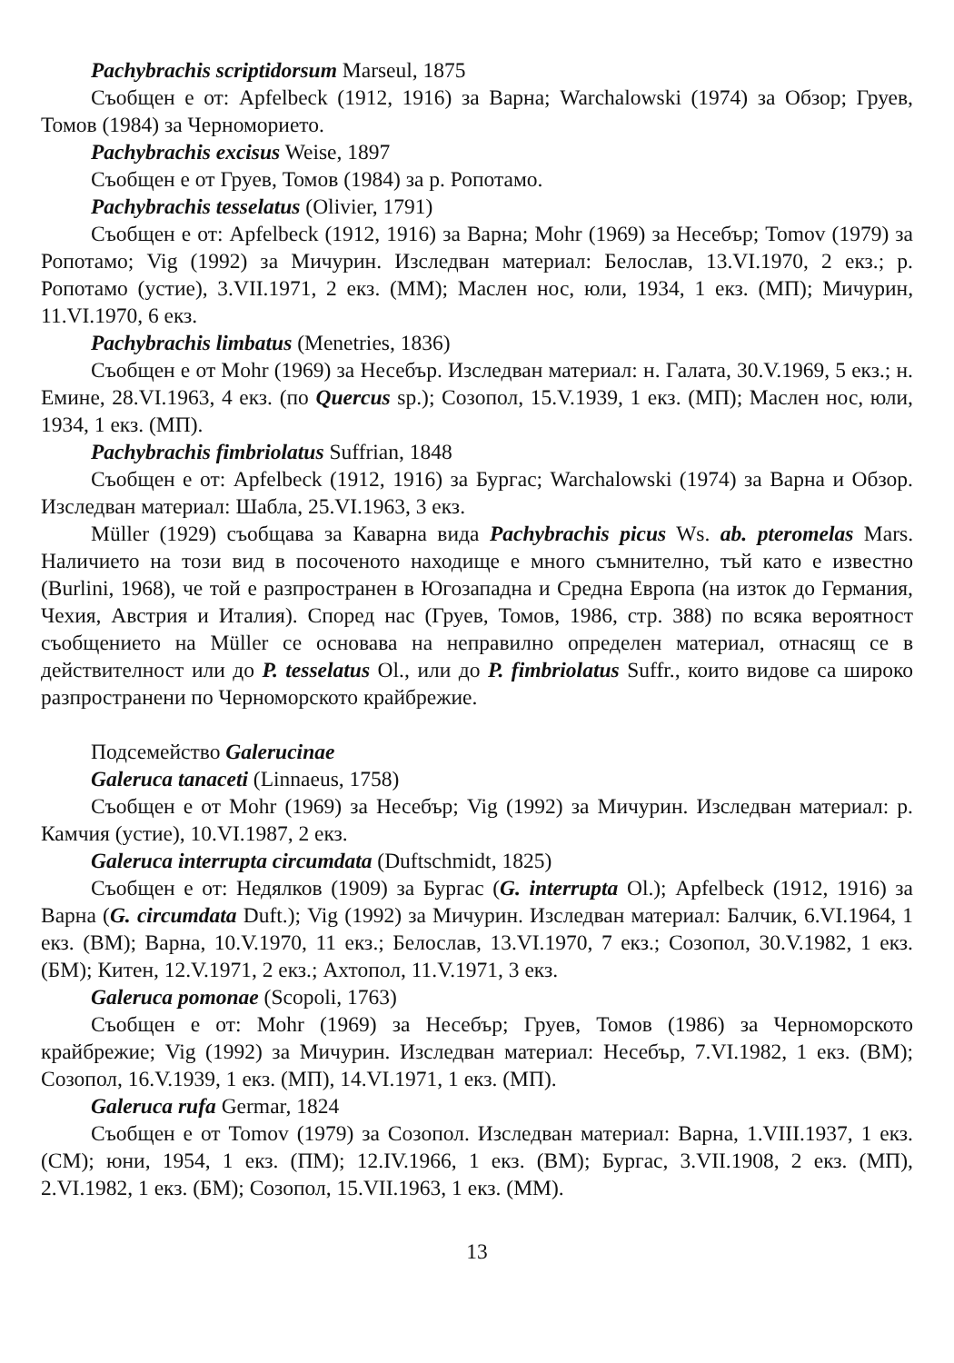Pachybrachis scriptidorsum Marseul, 1875
Съобщен е от: Apfelbeck (1912, 1916) за Варна; Warchalowski (1974) за Обзор; Груев, Томов (1984) за Черноморието.
Pachybrachis excisus Weise, 1897
Съобщен е от Груев, Томов (1984) за р. Ропотамо.
Pachybrachis tesselatus (Olivier, 1791)
Съобщен е от: Apfelbeck (1912, 1916) за Варна; Mohr (1969) за Несебър; Tomov (1979) за Ропотамо; Vig (1992) за Мичурин. Изследван материал: Белослав, 13.VI.1970, 2 екз.; р. Ропотамо (устие), 3.VII.1971, 2 екз. (ММ); Маслен нос, юли, 1934, 1 екз. (МП); Мичурин, 11.VI.1970, 6 екз.
Pachybrachis limbatus (Menetries, 1836)
Съобщен е от Mohr (1969) за Несебър. Изследван материал: н. Галата, 30.V.1969, 5 екз.; н. Емине, 28.VI.1963, 4 екз. (по Quercus sp.); Созопол, 15.V.1939, 1 екз. (МП); Маслен нос, юли, 1934, 1 екз. (МП).
Pachybrachis fimbriolatus Suffrian, 1848
Съобщен е от: Apfelbeck (1912, 1916) за Бургас; Warchalowski (1974) за Варна и Обзор. Изследван материал: Шабла, 25.VI.1963, 3 екз.
Müller (1929) съобщава за Каварна вида Pachybrachis picus Ws. ab. pteromelas Mars. Наличието на този вид в посоченото находище е много съмнително, тъй като е известно (Burlini, 1968), че той е разпространен в Югозападна и Средна Европа (на изток до Германия, Чехия, Австрия и Италия). Според нас (Груев, Томов, 1986, стр. 388) по всяка вероятност съобщението на Müller се основава на неправилно определен материал, отнасящ се в действителност или до P. tesselatus Ol., или до P. fimbriolatus Suffr., които видове са широко разпространени по Черноморското крайбрежие.
Подсемейство Galerucinae
Galeruca tanaceti (Linnaeus, 1758)
Съобщен е от Mohr (1969) за Несебър; Vig (1992) за Мичурин. Изследван материал: р. Камчия (устие), 10.VI.1987, 2 екз.
Galeruca interrupta circumdata (Duftschmidt, 1825)
Съобщен е от: Недялков (1909) за Бургас (G. interrupta Ol.); Apfelbeck (1912, 1916) за Варна (G. circumdata Duft.); Vig (1992) за Мичурин. Изследван материал: Балчик, 6.VI.1964, 1 екз. (ВМ); Варна, 10.V.1970, 11 екз.; Белослав, 13.VI.1970, 7 екз.; Созопол, 30.V.1982, 1 екз. (БМ); Китен, 12.V.1971, 2 екз.; Ахтопол, 11.V.1971, 3 екз.
Galeruca pomonae (Scopoli, 1763)
Съобщен е от: Mohr (1969) за Несебър; Груев, Томов (1986) за Черноморското крайбрежие; Vig (1992) за Мичурин. Изследван материал: Несебър, 7.VI.1982, 1 екз. (ВМ); Созопол, 16.V.1939, 1 екз. (МП), 14.VI.1971, 1 екз. (МП).
Galeruca rufa Germar, 1824
Съобщен е от Tomov (1979) за Созопол. Изследван материал: Варна, 1.VIII.1937, 1 екз. (СМ); юни, 1954, 1 екз. (ПМ); 12.IV.1966, 1 екз. (ВМ); Бургас, 3.VII.1908, 2 екз. (МП), 2.VI.1982, 1 екз. (БМ); Созопол, 15.VII.1963, 1 екз. (ММ).
13